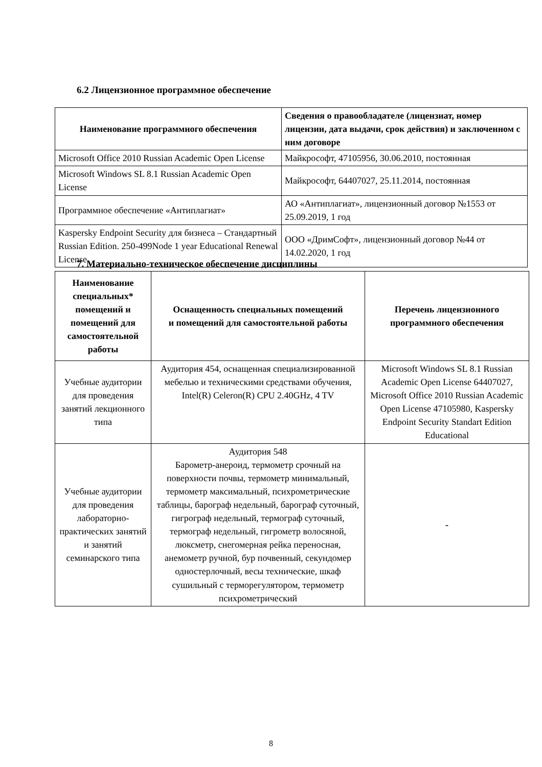6.2 Лицензионное программное обеспечение
| Наименование программного обеспечения | Сведения о правообладателе (лицензиат, номер лицензии, дата выдачи, срок действия) и заключенном с ним договоре |
| --- | --- |
| Microsoft Office 2010 Russian Academic Open License | Майкрософт, 47105956, 30.06.2010, постоянная |
| Microsoft Windows SL 8.1 Russian Academic Open License | Майкрософт, 64407027, 25.11.2014, постоянная |
| Программное обеспечение «Антиплагиат» | АО «Антиплагиат», лицензионный договор №1553 от 25.09.2019, 1 год |
| Kaspersky Endpoint Security для бизнеса – Стандартный Russian Edition. 250-499Node 1 year Educational Renewal License | ООО «ДримСофт», лицензионный договор №44 от 14.02.2020, 1 год |
7. Материально-техническое обеспечение дисциплины
| Наименование специальных* помещений и помещений для самостоятельной работы | Оснащенность специальных помещений и помещений для самостоятельной работы | Перечень лицензионного программного обеспечения |
| --- | --- | --- |
| Учебные аудитории для проведения занятий лекционного типа | Аудитория 454, оснащенная специализированной мебелью и техническими средствами обучения, Intel(R) Celeron(R) CPU 2.40GHz, 4 TV | Microsoft Windows SL 8.1 Russian Academic Open License 64407027, Microsoft Office 2010 Russian Academic Open License 47105980, Kaspersky Endpoint Security Standart Edition Educational |
| Учебные аудитории для проведения лабораторно-практических занятий и занятий семинарского типа | Аудитория 548 Барометр-анероид, термометр срочный на поверхности почвы, термометр минимальный, термометр максимальный, психрометрические таблицы, барограф недельный, барограф суточный, гигрограф недельный, термограф суточный, термограф недельный, гигрометр волосяной, люксметр, снегомерная рейка переносная, анемометр ручной, бур почвенный, секундомер одностерлочный, весы технические, шкаф сушильный с терморегулятором, термометр психрометрический | - |
8